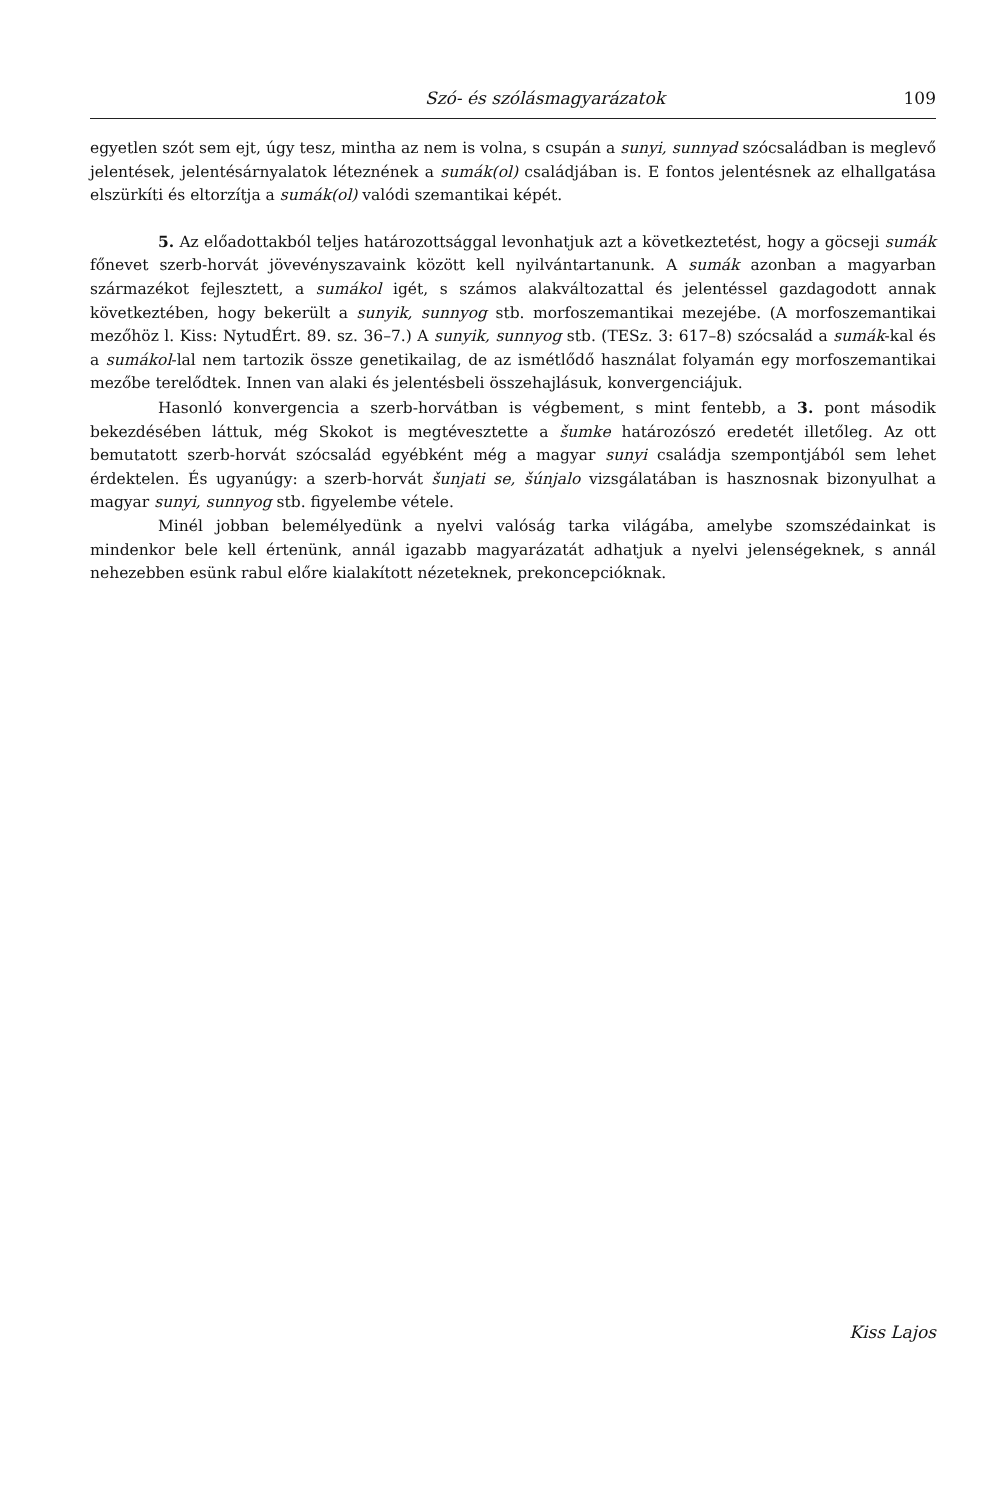Szó- és szólásmagyarázatok 109
egyetlen szót sem ejt, úgy tesz, mintha az nem is volna, s csupán a sunyi, sunnyad szócsaládban is meglevő jelentések, jelentésárnyalatok léteznének a sumák(ol) családjában is. E fontos jelentésnek az elhallgatása elszürkíti és eltorzítja a sumák(ol) valódi szemantikai képét.
5. Az előadottakból teljes határozottsággal levonhatjuk azt a következtetést, hogy a göcseji sumák főnevet szerb-horvát jövevényszavaink között kell nyilvántartanunk. A sumák azonban a magyarban származékot fejlesztett, a sumákol igét, s számos alakváltozattal és jelentéssel gazdagodott annak következtében, hogy bekerült a sunyik, sunnyog stb. morfoszemantikai mezejébe. (A morfoszemantikai mezőhöz l. Kiss: NytudÉrt. 89. sz. 36–7.) A sunyik, sunnyog stb. (TESz. 3: 617–8) szócsalád a sumák-kal és a sumákol-lal nem tartozik össze genetikailag, de az ismétlődő használat folyamán egy morfoszemantikai mezőbe terelődtek. Innen van alaki és jelentésbeli összehajlásuk, konvergenciájuk.
Hasonló konvergencia a szerb-horvátban is végbement, s mint fentebb, a 3. pont második bekezdésében láttuk, még Skokot is megtévesztette a šumke határozószó eredetét illetőleg. Az ott bemutatott szerb-horvát szócsalád egyébként még a magyar sunyi családja szempontjából sem lehet érdektelen. És ugyanúgy: a szerb-horvát šunjati se, šúnjalo vizsgálatában is hasznosnak bizonyulhat a magyar sunyi, sunnyog stb. figyelembe vétele.
Minél jobban belemélyedünk a nyelvi valóság tarka világába, amelybe szomszédainkat is mindenkor bele kell értenünk, annál igazabb magyarázatát adhatjuk a nyelvi jelenségeknek, s annál nehezebben esünk rabul előre kialakított nézeteknek, prekoncepcióknak.
Kiss Lajos